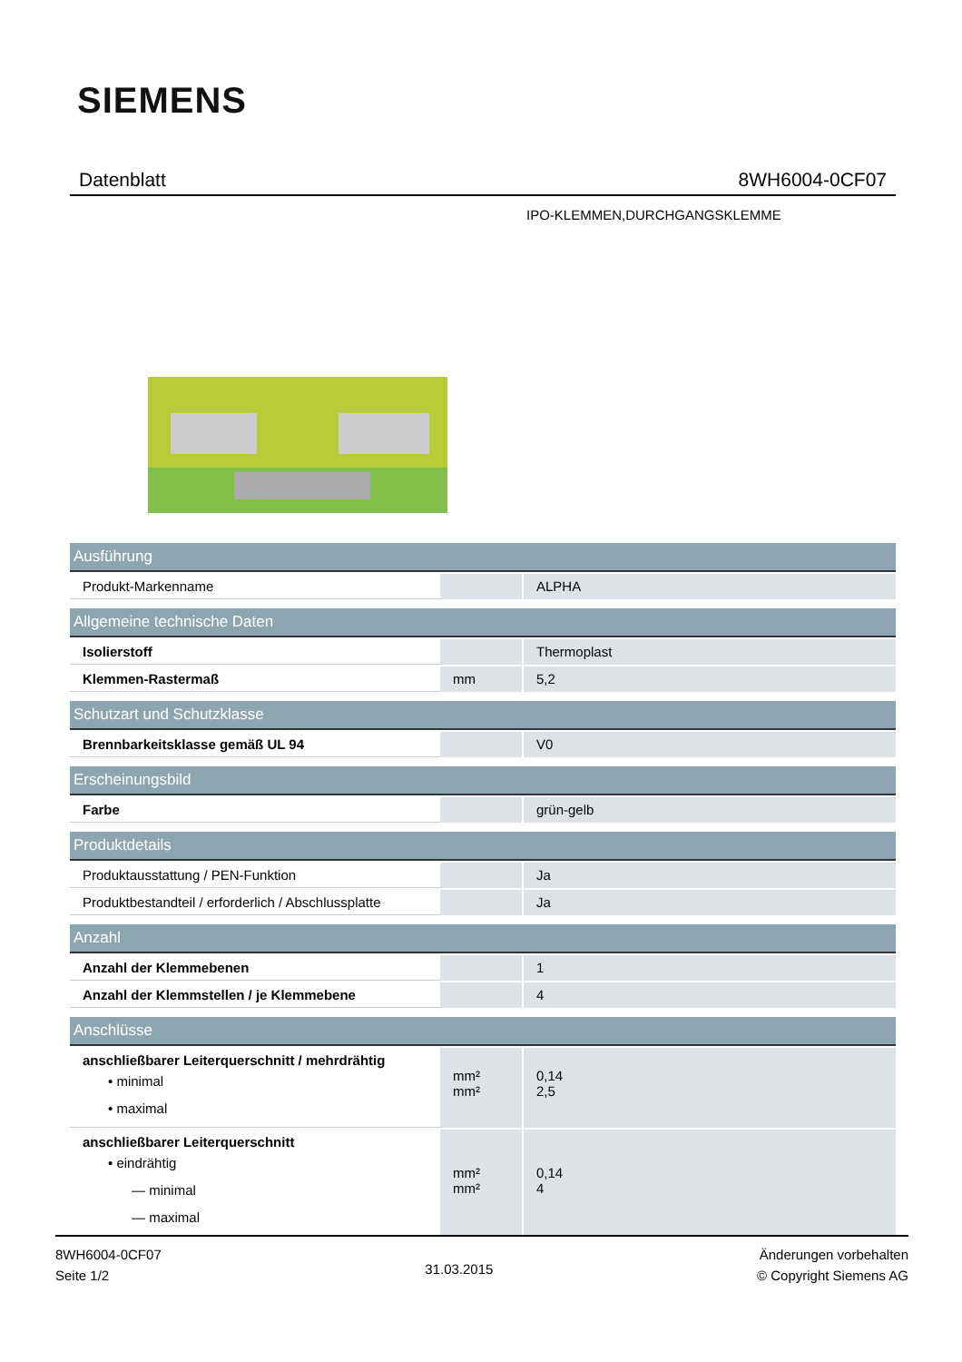SIEMENS
Datenblatt 8WH6004-0CF07
IPO-KLEMMEN,DURCHGANGSKLEMME
| Ausführung | | |
| --- | --- | --- |
| Produkt-Markenname | | ALPHA |
| Allgemeine technische Daten | | |
| Isolierstoff | | Thermoplast |
| Klemmen-Rastermaß | mm | 5,2 |
| Schutzart und Schutzklasse | | |
| Brennbarkeitsklasse gemäß UL 94 | | V0 |
| Erscheinungsbild | | |
| Farbe | | grün-gelb |
| Produktdetails | | |
| Produktausstattung / PEN-Funktion | | Ja |
| Produktbestandteil / erforderlich / Abschlussplatte | | Ja |
| Anzahl | | |
| Anzahl der Klemmebenen | | 1 |
| Anzahl der Klemmstellen / je Klemmebene | | 4 |
| Anschlüsse | | |
| anschließbarer Leiterquerschnitt / mehrdrähtig • minimal • maximal | mm² mm² | 0,14 2,5 |
| anschließbarer Leiterquerschnitt • eindrähtig — minimal — maximal | mm² mm² | 0,14 4 |
8WH6004-0CF07
Seite 1/2
31.03.2015
Änderungen vorbehalten
© Copyright Siemens AG